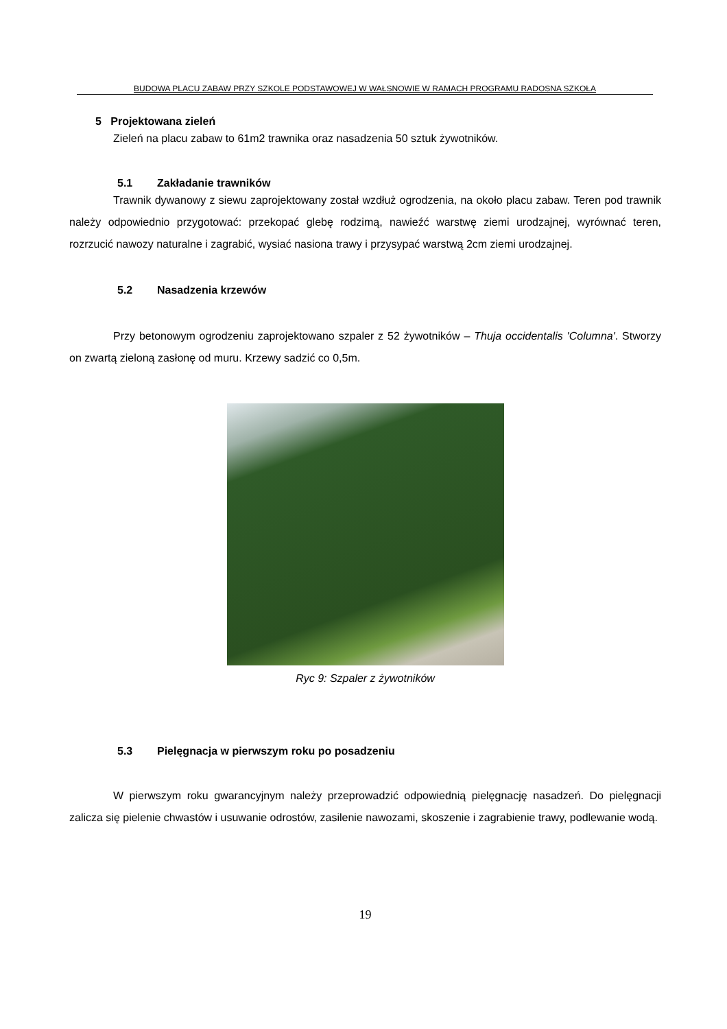BUDOWA PLACU ZABAW PRZY SZKOLE PODSTAWOWEJ W WAŁSNOWIE W RAMACH PROGRAMU RADOSNA SZKOŁA
5 Projektowana zieleń
Zieleń na placu zabaw to 61m2 trawnika oraz nasadzenia 50 sztuk żywotników.
5.1 Zakładanie trawników
Trawnik dywanowy z siewu zaprojektowany został wzdłuż ogrodzenia, na około placu zabaw. Teren pod trawnik należy odpowiednio przygotować: przekopać glebę rodzimą, nawieźć warstwę ziemi urodzajnej, wyrównać teren, rozrzucić nawozy naturalne i zagrabić, wysiać nasiona trawy i przysypać warstwą 2cm ziemi urodzajnej.
5.2 Nasadzenia krzewów
Przy betonowym ogrodzeniu zaprojektowano szpaler z 52 żywotników – Thuja occidentalis 'Columna'. Stworzy on zwartą zieloną zasłonę od muru. Krzewy sadzić co 0,5m.
Ryc 9: Szpaler z żywotników
5.3 Pielęgnacja w pierwszym roku po posadzeniu
W pierwszym roku gwarancyjnym należy przeprowadzić odpowiednią pielęgnację nasadzeń. Do pielęgnacji zalicza się pielenie chwastów i usuwanie odrostów, zasilenie nawozami, skoszenie i zagrabienie trawy, podlewanie wodą.
19